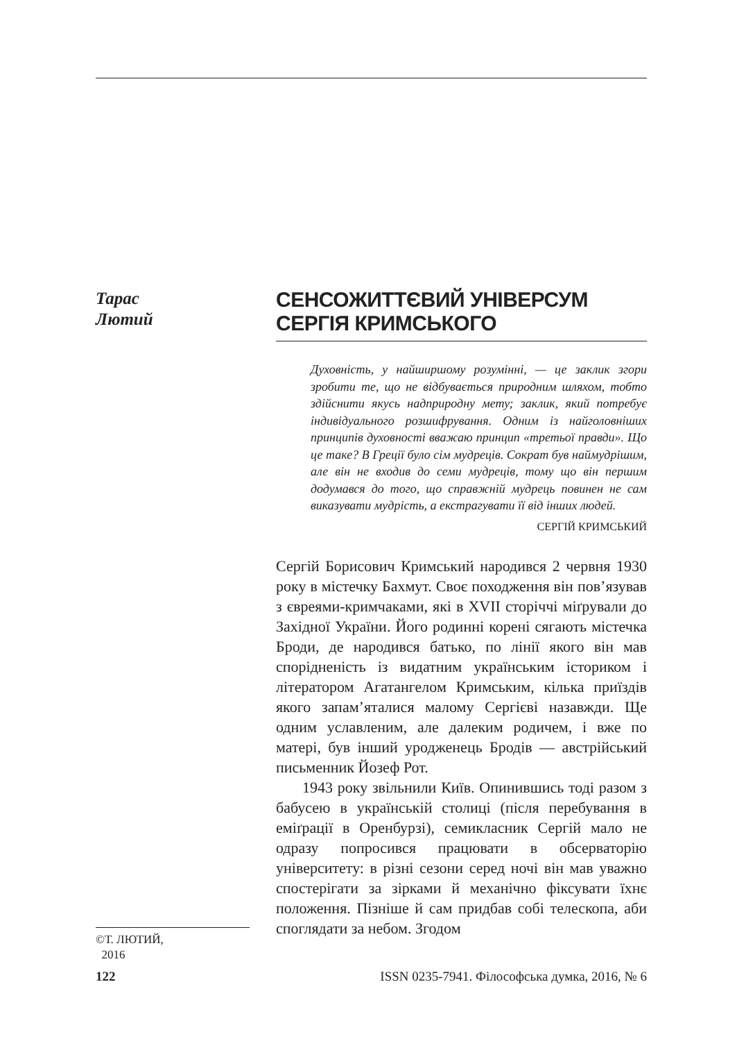Тарас
Лютий
СЕНСОЖИТТЄВИЙ УНІВЕРСУМ СЕРГІЯ КРИМСЬКОГО
Духовність, у найширшому розумінні, — це заклик згори зробити те, що не відбувається природним шляхом, тобто здійснити якусь надприродну мету; заклик, який потребує індивідуального розшифрування. Одним із найголовніших принципів духовності вважаю принцип «третьої правди». Що це таке? В Греції було сім мудреців. Сократ був наймудрішим, але він не входив до семи мудреців, тому що він першим додумався до того, що справжній мудрець повинен не сам виказувати мудрість, а екстрагувати її від інших людей.
СЕРГІЙ КРИМСЬКИЙ
Сергій Борисович Кримський народився 2 червня 1930 року в містечку Бахмут. Своє походження він пов’язував з євреями-кримчаками, які в XVII сторіччі міґрували до Західної України. Його родинні корені сягають містечка Броди, де народився батько, по лінії якого він мав спорідненість із видатним українським істориком і літератором Агатангелом Кримським, кілька приїздів якого запам’яталися малому Сергієві назавжди. Ще одним уславленим, але далеким родичем, і вже по матері, був інший уродженець Бродів — австрійський письменник Йозеф Рот.
1943 року звільнили Київ. Опинившись тоді разом з бабусею в українській столиці (після перебування в еміґрації в Оренбурзі), семикласник Сергій мало не одразу попросився працювати в обсерваторію університету: в різні сезони серед ночі він мав уважно спостерігати за зірками й механічно фіксувати їхнє положення. Пізніше й сам придбав собі телескопа, аби споглядати за небом. Згодом
©Т. ЛЮТИЙ,
2016
122 ISSN 0235-7941. Філософська думка, 2016, № 6